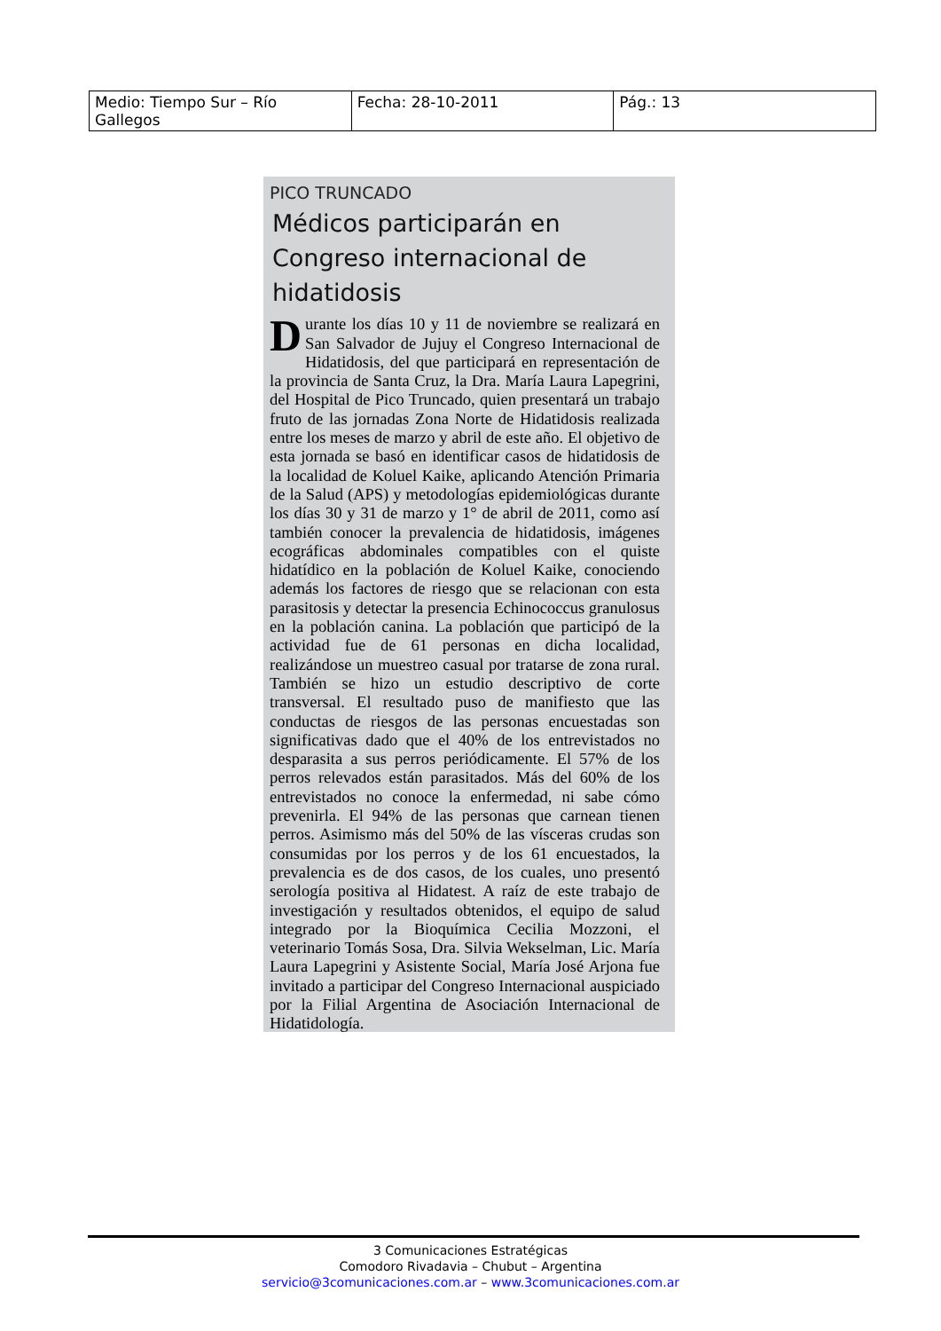| Medio: Tiempo Sur – Río Gallegos | Fecha: 28-10-2011 | Pág.: 13 |
PICO TRUNCADO
Médicos participarán en Congreso internacional de hidatidosis
Durante los días 10 y 11 de noviembre se realizará en San Salvador de Jujuy el Congreso Internacional de Hidatidosis, del que participará en representación de la provincia de Santa Cruz, la Dra. María Laura Lapegrini, del Hospital de Pico Truncado, quien presentará un trabajo fruto de las jornadas Zona Norte de Hidatidosis realizada entre los meses de marzo y abril de este año. El objetivo de esta jornada se basó en identificar casos de hidatidosis de la localidad de Koluel Kaike, aplicando Atención Primaria de la Salud (APS) y metodologías epidemiológicas durante los días 30 y 31 de marzo y 1° de abril de 2011, como así también conocer la prevalencia de hidatidosis, imágenes ecográficas abdominales compatibles con el quiste hidatídico en la población de Koluel Kaike, conociendo además los factores de riesgo que se relacionan con esta parasitosis y detectar la presencia Echinococcus granulosus en la población canina. La población que participó de la actividad fue de 61 personas en dicha localidad, realizándose un muestreo casual por tratarse de zona rural. También se hizo un estudio descriptivo de corte transversal. El resultado puso de manifiesto que las conductas de riesgos de las personas encuestadas son significativas dado que el 40% de los entrevistados no desparasita a sus perros periódicamente. El 57% de los perros relevados están parasitados. Más del 60% de los entrevistados no conoce la enfermedad, ni sabe cómo prevenirla. El 94% de las personas que carnean tienen perros. Asimismo más del 50% de las vísceras crudas son consumidas por los perros y de los 61 encuestados, la prevalencia es de dos casos, de los cuales, uno presentó serología positiva al Hidatest. A raíz de este trabajo de investigación y resultados obtenidos, el equipo de salud integrado por la Bioquímica Cecilia Mozzoni, el veterinario Tomás Sosa, Dra. Silvia Wekselman, Lic. María Laura Lapegrini y Asistente Social, María José Arjona fue invitado a participar del Congreso Internacional auspiciado por la Filial Argentina de Asociación Internacional de Hidatidología.
3 Comunicaciones Estratégicas
Comodoro Rivadavia – Chubut – Argentina
servicio@3comunicaciones.com.ar – www.3comunicaciones.com.ar